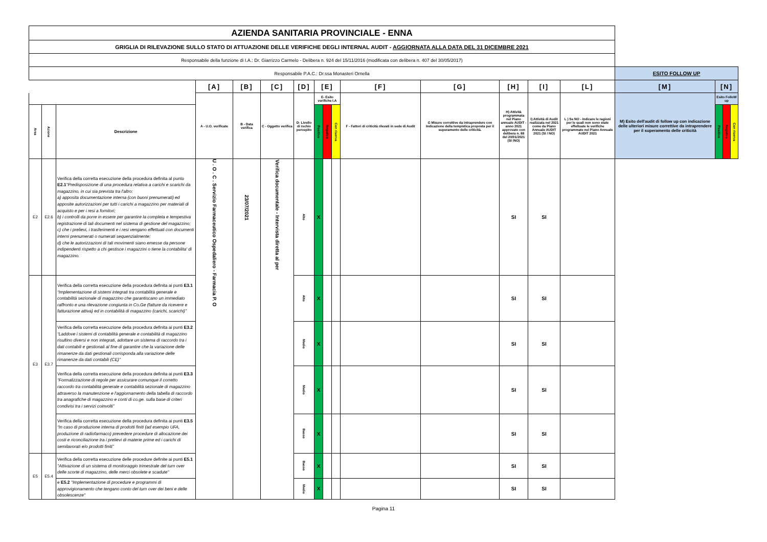| AZIENDA SANITARIA PROVINCIALE - ENNA | | | | | | | | | | | | | | | | | | |
| GRIGLIA DI RILEVAZIONE SULLO STATO DI ATTUAZIONE DELLE VERIFICHE DEGLI INTERNAL AUDIT - AGGIORNATA ALLA DATA DEL 31 DICEMBRE 2021 | | | | | | | | | | | | | | | | | | |
| Responsabile della funzione di I.A.: Dr. Giarrizzo Carmelo - Delibera n. 924 del 15/11/2016 (modificata con delibera n. 407 del 30/05/2017) | | | | | | | | | | | | | | | | | | |
| Responsabile P.A.C.: Dr.ssa Monasteri Ornella | | | | | | | | | | | | | | | ESITO FOLLOW UP | | | |
| | | | [A] | [B] | [C] | [D] | [E] | | | [F] | [G] | [H] | [I] | [L] | [M] | [N] | | |
| | | | A - U.O. verificate | B - Data verifica | C - Oggetto verifica | D- Livello di rschio percepito | E- Esito verifiche I.A | | | F - Fattori di criticità rilevati in sede di Audit | G Misure correttive da intraprendere con Indicazione della tempistica proposta per il superamento delle criticità. | H) Attività programmata nel Piano annuale AUDIT - anno 2021 approvato con delibera n. 88 del 20/01/2021 (SI /NO) | I) Attività di Audit realizzata nel 2021 come da Piano Annuale AUDIT 2021 (SI / NO) | L ) Se NO - Indicare le ragioni per le quali non sono state effettuate le verifiche programmate nel Piano Annuale AUDIT 2021 | M) Esito dell'audit di follow up con indicazione delle ulteriori misure correttive da intraprendere per il superamento delle criticità | Esito FolloW up | | |
| Area | Azione | Descrizione | | | | | Positivo | Negativo | Con riserva | | | | | | | Positivo | Negativo | Con riserva |
| E2 | E2.6 | Verifica della corretta esecuzione della procedura definita al punto E2.1 "Predisposizione di una procedura relativa a carichi e scarichi da magazzino, in cui sia prevista tra l'altro: a) apposita documentazione interna (con buoni prenumerati) ed apposite autorizzazioni per tutti i carichi a magazzino per materiali di acquisto e per i resi a fornitori; b) i controlli da porre in essere per garantire la completa e tempestiva registrazione di tali documenti nel sistema di gestione del magazzino; c) che i prelievi, i trasferimenti e i resi vengano effettuati con documenti interni prenumerati o numerati sequenzialmente; d) che le autorizzazioni di tali movimenti siano emesse da persone indipendenti rispetto a chi gestisce i magazzini o tiene la contabilita' di magazzino. | U . O . C . Servizio Farmaceutico Ospedaliero - Farmacia P. O | 23/07/2021 | Verifica documentale - Intervista diretta al per | Alto | X | | | | | SI | SI | | | | | |
| E3 | E3.7 | Verifica della corretta esecuzione della procedura definita ai punti E3.1 “Implementazione di sistemi integrati tra contabilità generale e contabilità sezionale di magazzino che garantiscano un immediato raffronto e una rilevazione congiunta in Co.Ge (fatture da ricevere e fatturazione attiva) ed in contabilità di magazzino (carichi, scarichi)” | | | | Alto | X | | | | | SI | SI | | | | | |
| | | Verifica della corretta esecuzione della procedura definita ai punti E3.2 “Laddove i sistemi di contabilità generale e contabilità di magazzino risultino diversi e non integrati, adottare un sistema di raccordo tra i dati contabili e gestionali al fine di garantire che la variazione delle rimanenze da dati gestionali corrisponda alla variazione delle rimanenze da dati contabili (CE)” | | | | Medio | X | | | | | SI | SI | | | | | |
| | | Verifica della corretta esecuzione della procedura definita ai punti E3.3 “Formalizzazione di regole per assicurare comunque il corretto raccordo tra contabilità generale e contabilità sezionale di magazzino attraverso la manutenzione e l'aggiornamento della tabella di raccordo tra anagrafiche di magazzino e conti di co.ge. sulla base di criteri condivisi tra i servizi coinvolti” | | | | Medio | X | | | | | SI | SI | | | | | |
| | | Verifica della corretta esecuzione della procedura definita ai punti E3.5 “In caso di produzione interna di prodotti finiti (ad esempio UFA, produzione di radiofarmaco) prevedere procedure di allocazione dei costi e riconciliazione tra i prelievi di materie prime ed i carichi di semilavorati e/o prodotti finiti” | | | | Basso | X | | | | | SI | SI | | | | | |
| E5 | E5.4 | Verifica della corretta esecuzione delle procedure definite ai punti E5.1 "Attivazione di un sistema di monitoraggio trimestrale del turn over delle scorte di magazzino, delle merci obsolete e scadute" | | | | Basso | X | | | | | SI | SI | | | | | |
| | | e E5.2 "Implementazione di procedure e programmi di approvigionamento che tengano conto del turn over dei beni e delle obsolescenze" | | | | Medio | X | | | | | SI | SI | | | | | |
Pagina 11